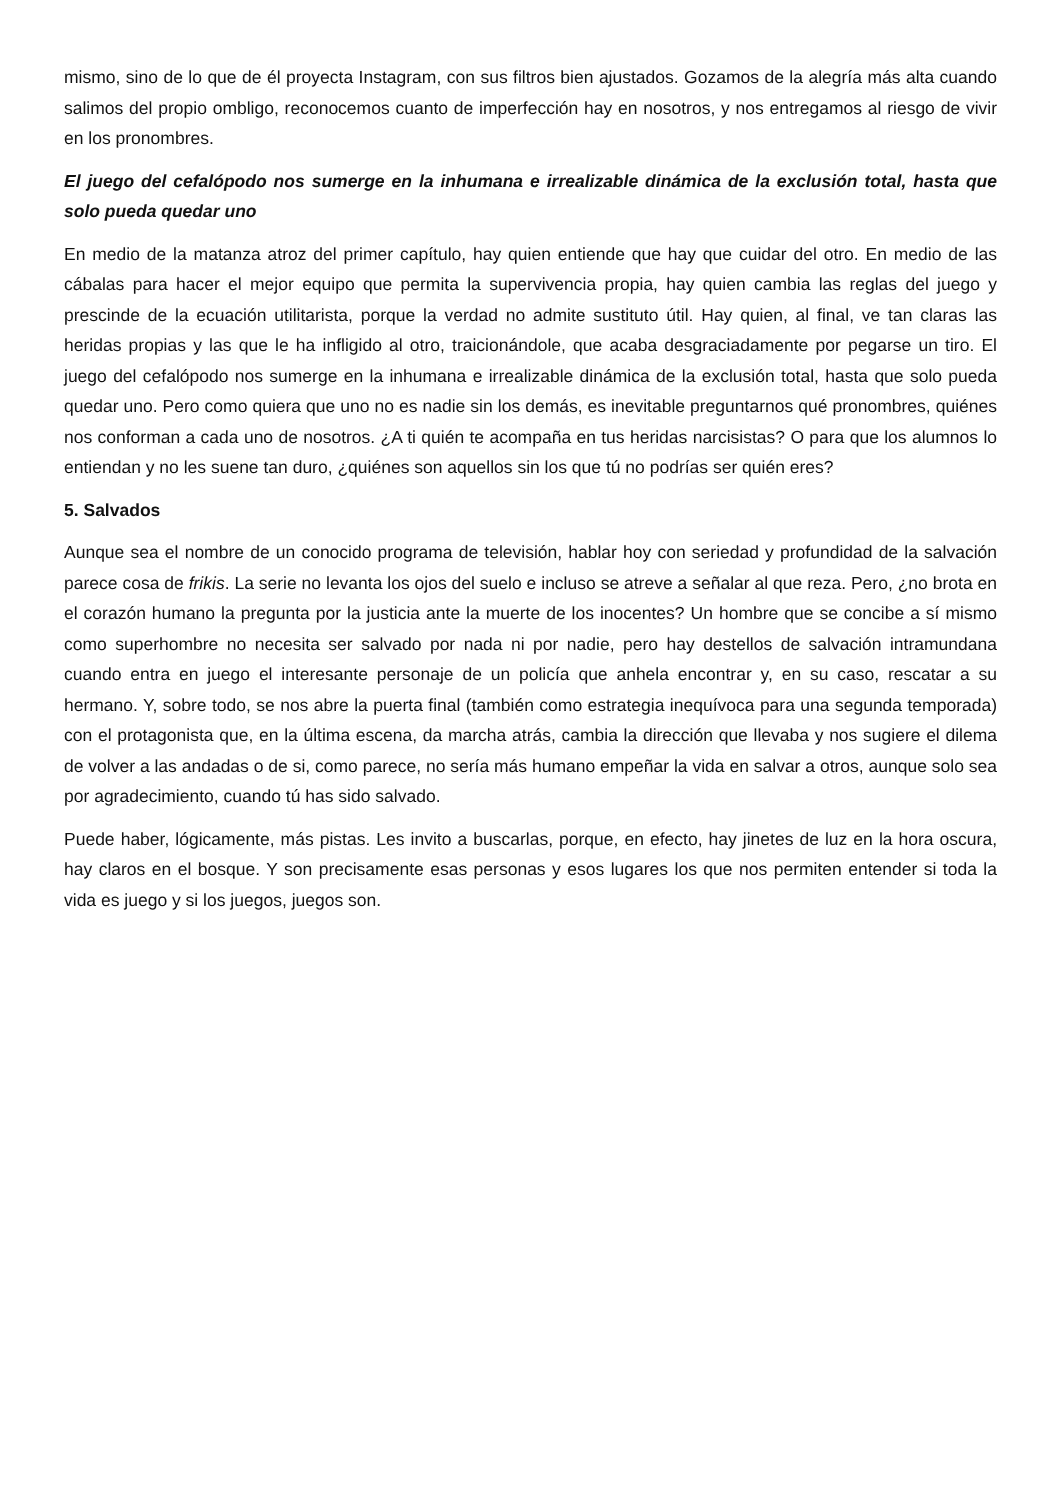mismo, sino de lo que de él proyecta Instagram, con sus filtros bien ajustados. Gozamos de la alegría más alta cuando salimos del propio ombligo, reconocemos cuanto de imperfección hay en nosotros, y nos entregamos al riesgo de vivir en los pronombres.
El juego del cefalópodo nos sumerge en la inhumana e irrealizable dinámica de la exclusión total, hasta que solo pueda quedar uno
En medio de la matanza atroz del primer capítulo, hay quien entiende que hay que cuidar del otro. En medio de las cábalas para hacer el mejor equipo que permita la supervivencia propia, hay quien cambia las reglas del juego y prescinde de la ecuación utilitarista, porque la verdad no admite sustituto útil. Hay quien, al final, ve tan claras las heridas propias y las que le ha infligido al otro, traicionándole, que acaba desgraciadamente por pegarse un tiro. El juego del cefalópodo nos sumerge en la inhumana e irrealizable dinámica de la exclusión total, hasta que solo pueda quedar uno. Pero como quiera que uno no es nadie sin los demás, es inevitable preguntarnos qué pronombres, quiénes nos conforman a cada uno de nosotros. ¿A ti quién te acompaña en tus heridas narcisistas? O para que los alumnos lo entiendan y no les suene tan duro, ¿quiénes son aquellos sin los que tú no podrías ser quién eres?
5. Salvados
Aunque sea el nombre de un conocido programa de televisión, hablar hoy con seriedad y profundidad de la salvación parece cosa de frikis. La serie no levanta los ojos del suelo e incluso se atreve a señalar al que reza. Pero, ¿no brota en el corazón humano la pregunta por la justicia ante la muerte de los inocentes? Un hombre que se concibe a sí mismo como superhombre no necesita ser salvado por nada ni por nadie, pero hay destellos de salvación intramundana cuando entra en juego el interesante personaje de un policía que anhela encontrar y, en su caso, rescatar a su hermano. Y, sobre todo, se nos abre la puerta final (también como estrategia inequívoca para una segunda temporada) con el protagonista que, en la última escena, da marcha atrás, cambia la dirección que llevaba y nos sugiere el dilema de volver a las andadas o de si, como parece, no sería más humano empeñar la vida en salvar a otros, aunque solo sea por agradecimiento, cuando tú has sido salvado.
Puede haber, lógicamente, más pistas. Les invito a buscarlas, porque, en efecto, hay jinetes de luz en la hora oscura, hay claros en el bosque. Y son precisamente esas personas y esos lugares los que nos permiten entender si toda la vida es juego y si los juegos, juegos son.